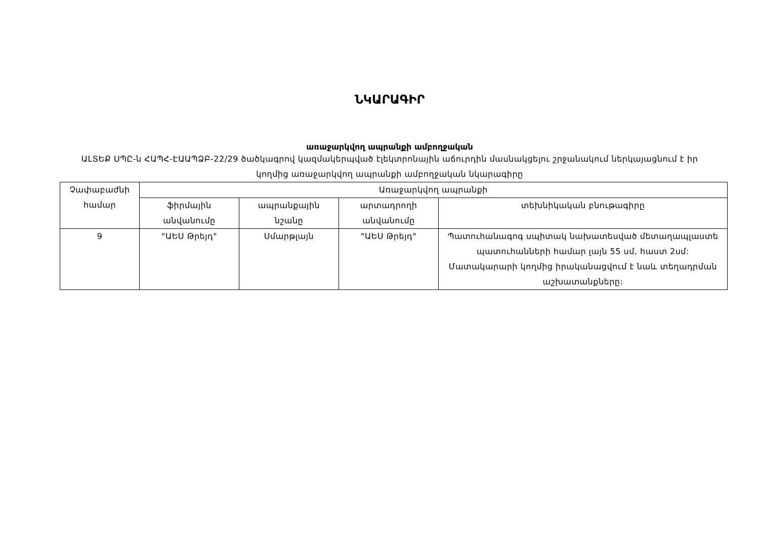ՆԿԱՐԱԳԻՐ
առաջարկվող ապրանքի ամբողջական
ԱLՏԵՔ ՍՊԸ-ն ՀԱՊՀ-ԷԱԱՊՁԲ-22/29 ծածկագրով կազմակերպված էլեկտրոնային աճուրդին մասնակցելու շրջանակում ներկայացնում է իր կողմից առաջարկվող ապրանքի ամբողջական նկարագիրը
| Չափաբաժնի համար | Առաջարկվող ապրանքի | | | |
| --- | --- | --- | --- | --- |
| | ֆիրմային անվանումը | ապրանքային նշանը | արտադրողի անվանումը | տեխնիկական բնութագիրը |
| 9 | "ԱԵՍ Թրեյդ" | Սմարթլայն | "ԱԵՍ Թրեյդ" | Պատուհանագոգ սպիտակ նախատեսված մետաղապլաստե պատուհանների համար լայն 55 սմ, հաստ 2սմ: Մատակարարի կողմից իրականացվում է նաև տեղադրման աշխատանքները: |